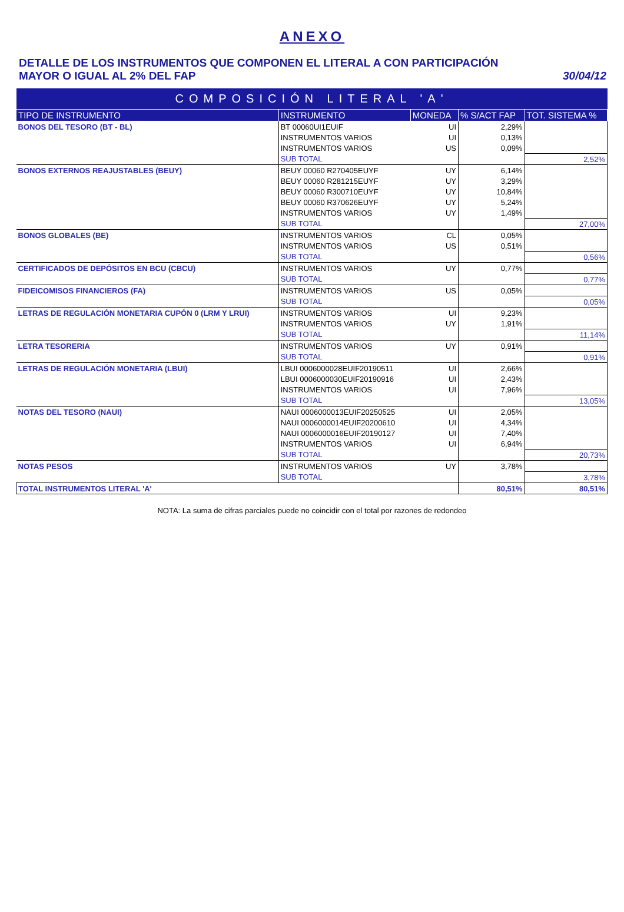ANEXO
DETALLE DE LOS INSTRUMENTOS QUE COMPONEN EL LITERAL A CON PARTICIPACIÓN
MAYOR O IGUAL AL 2% DEL FAP
30/04/12
| COMPOSICIÓN LITERAL 'A' | | | | |
| --- | --- | --- | --- | --- |
| TIPO DE INSTRUMENTO | INSTRUMENTO | MONEDA | % S/ACT FAP | TOT. SISTEMA % |
| BONOS DEL TESORO (BT - BL) | BT 00060UI1EUIF | UI | 2,29% | |
| | INSTRUMENTOS VARIOS | UI | 0,13% | |
| | INSTRUMENTOS VARIOS | US | 0,09% | |
| | SUB TOTAL | | | 2,52% |
| BONOS EXTERNOS REAJUSTABLES (BEUY) | BEUY 00060 R270405EUYF | UY | 6,14% | |
| | BEUY 00060 R281215EUYF | UY | 3,29% | |
| | BEUY 00060 R300710EUYF | UY | 10,84% | |
| | BEUY 00060 R370626EUYF | UY | 5,24% | |
| | INSTRUMENTOS VARIOS | UY | 1,49% | |
| | SUB TOTAL | | | 27,00% |
| BONOS GLOBALES (BE) | INSTRUMENTOS VARIOS | CL | 0,05% | |
| | INSTRUMENTOS VARIOS | US | 0,51% | |
| | SUB TOTAL | | | 0,56% |
| CERTIFICADOS DE DEPÓSITOS EN BCU (CBCU) | INSTRUMENTOS VARIOS | UY | 0,77% | |
| | SUB TOTAL | | | 0,77% |
| FIDEICOMISOS FINANCIEROS (FA) | INSTRUMENTOS VARIOS | US | 0,05% | |
| | SUB TOTAL | | | 0,05% |
| LETRAS DE REGULACIÓN MONETARIA CUPÓN 0 (LRM Y LRUI) | INSTRUMENTOS VARIOS | UI | 9,23% | |
| | INSTRUMENTOS VARIOS | UY | 1,91% | |
| | SUB TOTAL | | | 11,14% |
| LETRA TESORERIA | INSTRUMENTOS VARIOS | UY | 0,91% | |
| | SUB TOTAL | | | 0,91% |
| LETRAS DE REGULACIÓN MONETARIA (LBUI) | LBUI 0006000028EUIF20190511 | UI | 2,66% | |
| | LBUI 0006000030EUIF20190916 | UI | 2,43% | |
| | INSTRUMENTOS VARIOS | UI | 7,96% | |
| | SUB TOTAL | | | 13,05% |
| NOTAS DEL TESORO (NAUI) | NAUI 0006000013EUIF20250525 | UI | 2,05% | |
| | NAUI 0006000014EUIF20200610 | UI | 4,34% | |
| | NAUI 0006000016EUIF20190127 | UI | 7,40% | |
| | INSTRUMENTOS VARIOS | UI | 6,94% | |
| | SUB TOTAL | | | 20,73% |
| NOTAS PESOS | INSTRUMENTOS VARIOS | UY | 3,78% | |
| | SUB TOTAL | | | 3,78% |
| TOTAL INSTRUMENTOS LITERAL 'A' | | | 80,51% | 80,51% |
NOTA: La suma de cifras parciales puede no coincidir con el total por razones de redondeo